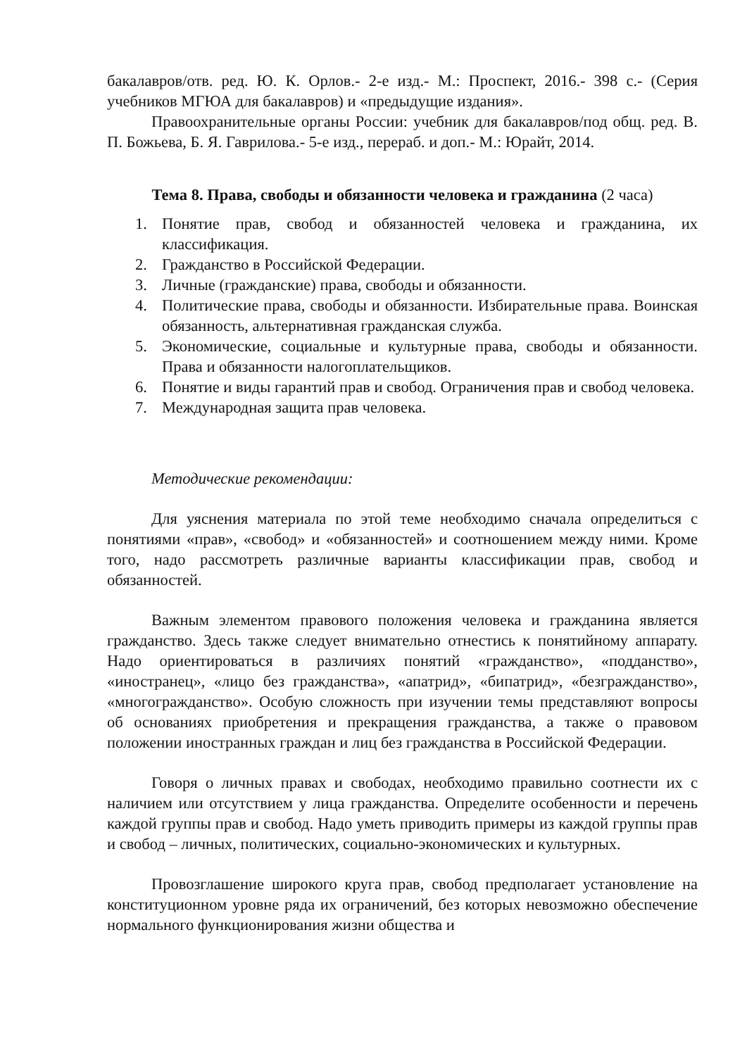бакалавров/отв. ред. Ю. К. Орлов.- 2-е изд.- М.: Проспект, 2016.- 398 с.- (Серия учебников МГЮА для бакалавров) и «предыдущие издания».
Правоохранительные органы России: учебник для бакалавров/под общ. ред. В. П. Божьева, Б. Я. Гаврилова.- 5-е изд., перераб. и доп.- М.: Юрайт, 2014.
Тема 8. Права, свободы и обязанности человека и гражданина (2 часа)
1. Понятие прав, свобод и обязанностей человека и гражданина, их классификация.
2. Гражданство в Российской Федерации.
3. Личные (гражданские) права, свободы и обязанности.
4. Политические права, свободы и обязанности. Избирательные права. Воинская обязанность, альтернативная гражданская служба.
5. Экономические, социальные и культурные права, свободы и обязанности. Права и обязанности налогоплательщиков.
6. Понятие и виды гарантий прав и свобод. Ограничения прав и свобод человека.
7. Международная защита прав человека.
Методические рекомендации:
Для уяснения материала по этой теме необходимо сначала определиться с понятиями «прав», «свобод» и «обязанностей» и соотношением между ними. Кроме того, надо рассмотреть различные варианты классификации прав, свобод и обязанностей.
Важным элементом правового положения человека и гражданина является гражданство. Здесь также следует внимательно отнестись к понятийному аппарату. Надо ориентироваться в различиях понятий «гражданство», «подданство», «иностранец», «лицо без гражданства», «апатрид», «бипатрид», «безгражданство», «многогражданство». Особую сложность при изучении темы представляют вопросы об основаниях приобретения и прекращения гражданства, а также о правовом положении иностранных граждан и лиц без гражданства в Российской Федерации.
Говоря о личных правах и свободах, необходимо правильно соотнести их с наличием или отсутствием у лица гражданства. Определите особенности и перечень каждой группы прав и свобод. Надо уметь приводить примеры из каждой группы прав и свобод – личных, политических, социально-экономических и культурных.
Провозглашение широкого круга прав, свобод предполагает установление на конституционном уровне ряда их ограничений, без которых невозможно обеспечение нормального функционирования жизни общества и